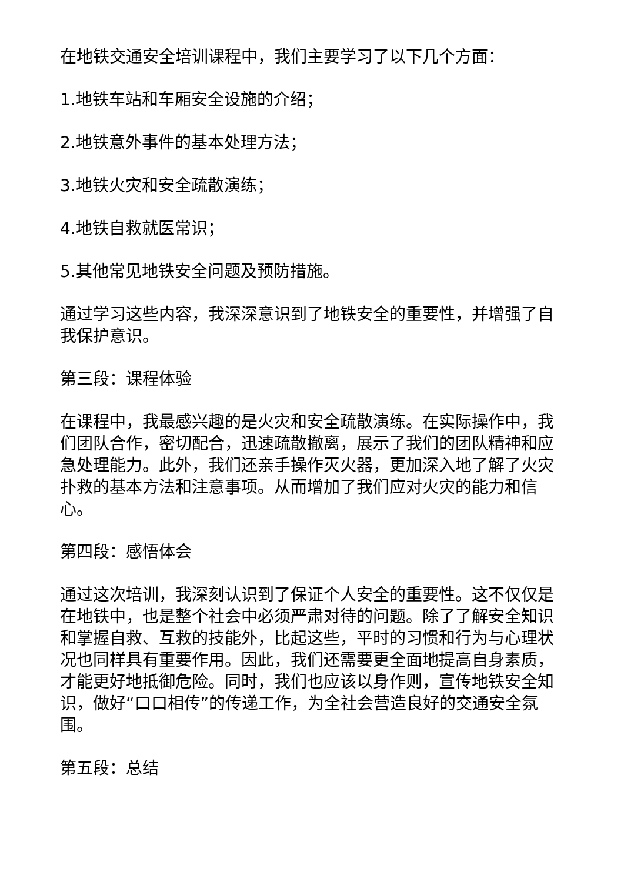在地铁交通安全培训课程中，我们主要学习了以下几个方面：
1.地铁车站和车厢安全设施的介绍；
2.地铁意外事件的基本处理方法；
3.地铁火灾和安全疏散演练；
4.地铁自救就医常识；
5.其他常见地铁安全问题及预防措施。
通过学习这些内容，我深深意识到了地铁安全的重要性，并增强了自我保护意识。
第三段：课程体验
在课程中，我最感兴趣的是火灾和安全疏散演练。在实际操作中，我们团队合作，密切配合，迅速疏散撤离，展示了我们的团队精神和应急处理能力。此外，我们还亲手操作灭火器，更加深入地了解了火灾扑救的基本方法和注意事项。从而增加了我们应对火灾的能力和信心。
第四段：感悟体会
通过这次培训，我深刻认识到了保证个人安全的重要性。这不仅仅是在地铁中，也是整个社会中必须严肃对待的问题。除了了解安全知识和掌握自救、互救的技能外，比起这些，平时的习惯和行为与心理状况也同样具有重要作用。因此，我们还需要更全面地提高自身素质，才能更好地抵御危险。同时，我们也应该以身作则，宣传地铁安全知识，做好“口口相传”的传递工作，为全社会营造良好的交通安全氛围。
第五段：总结